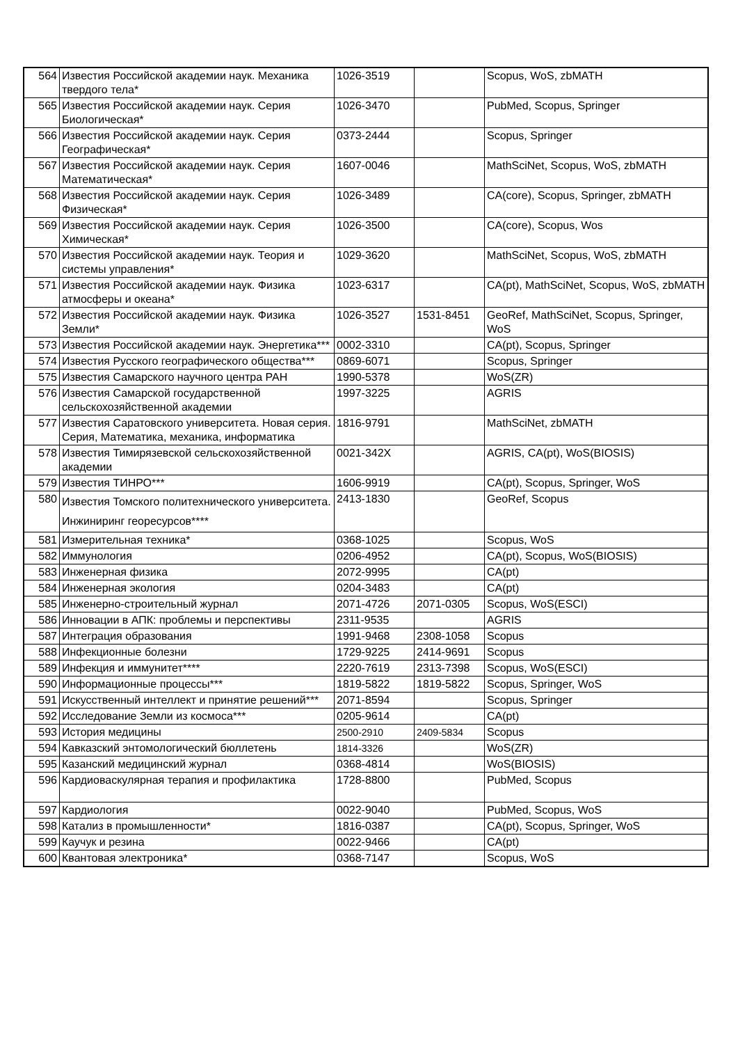| 564 | Известия Российской академии наук. Механика твердого тела* | 1026-3519 | | Scopus, WoS, zbMATH |
| 565 | Известия Российской академии наук. Серия Биологическая* | 1026-3470 | | PubMed, Scopus, Springer |
| 566 | Известия Российской академии наук. Серия Географическая* | 0373-2444 | | Scopus, Springer |
| 567 | Известия Российской академии наук. Серия Математическая* | 1607-0046 | | MathSciNet, Scopus, WoS, zbMATH |
| 568 | Известия Российской академии наук. Серия Физическая* | 1026-3489 | | CA(core), Scopus, Springer, zbMATH |
| 569 | Известия Российской академии наук. Серия Химическая* | 1026-3500 | | CA(core), Scopus, Wos |
| 570 | Известия Российской академии наук. Теория и системы управления* | 1029-3620 | | MathSciNet, Scopus, WoS, zbMATH |
| 571 | Известия Российской академии наук. Физика атмосферы и океана* | 1023-6317 | | CA(pt), MathSciNet, Scopus, WoS, zbMATH |
| 572 | Известия Российской академии наук. Физика Земли* | 1026-3527 | 1531-8451 | GeoRef, MathSciNet, Scopus, Springer, WoS |
| 573 | Известия Российской академии наук. Энергетика*** | 0002-3310 | | CA(pt), Scopus, Springer |
| 574 | Известия Русского географического общества*** | 0869-6071 | | Scopus, Springer |
| 575 | Известия Самарского научного центра РАН | 1990-5378 | | WoS(ZR) |
| 576 | Известия Самарской государственной сельскохозяйственной академии | 1997-3225 | | AGRIS |
| 577 | Известия Саратовского университета. Новая серия. Серия, Математика, механика, информатика | 1816-9791 | | MathSciNet, zbMATH |
| 578 | Известия Тимирязевской сельскохозяйственной академии | 0021-342X | | AGRIS, CA(pt), WoS(BIOSIS) |
| 579 | Известия ТИНРО*** | 1606-9919 | | CA(pt), Scopus, Springer, WoS |
| 580 | Известия Томского политехнического университета. Инжиниринг георесурсов**** | 2413-1830 | | GeoRef, Scopus |
| 581 | Измерительная техника* | 0368-1025 | | Scopus, WoS |
| 582 | Иммунология | 0206-4952 | | CA(pt), Scopus, WoS(BIOSIS) |
| 583 | Инженерная физика | 2072-9995 | | CA(pt) |
| 584 | Инженерная экология | 0204-3483 | | CA(pt) |
| 585 | Инженерно-строительный журнал | 2071-4726 | 2071-0305 | Scopus, WoS(ESCI) |
| 586 | Инновации в АПК: проблемы и перспективы | 2311-9535 | | AGRIS |
| 587 | Интеграция образования | 1991-9468 | 2308-1058 | Scopus |
| 588 | Инфекционные болезни | 1729-9225 | 2414-9691 | Scopus |
| 589 | Инфекция и иммунитет**** | 2220-7619 | 2313-7398 | Scopus, WoS(ESCI) |
| 590 | Информационные процессы*** | 1819-5822 | 1819-5822 | Scopus, Springer, WoS |
| 591 | Искусственный интеллект и принятие решений*** | 2071-8594 | | Scopus, Springer |
| 592 | Исследование Земли из космоса*** | 0205-9614 | | CA(pt) |
| 593 | История медицины | 2500-2910 | 2409-5834 | Scopus |
| 594 | Кавказский энтомологический бюллетень | 1814-3326 | | WoS(ZR) |
| 595 | Казанский медицинский журнал | 0368-4814 | | WoS(BIOSIS) |
| 596 | Кардиоваскулярная терапия и профилактика | 1728-8800 | | PubMed, Scopus |
| 597 | Кардиология | 0022-9040 | | PubMed, Scopus, WoS |
| 598 | Катализ в промышленности* | 1816-0387 | | CA(pt), Scopus, Springer, WoS |
| 599 | Каучук и резина | 0022-9466 | | CA(pt) |
| 600 | Квантовая электроника* | 0368-7147 | | Scopus, WoS |